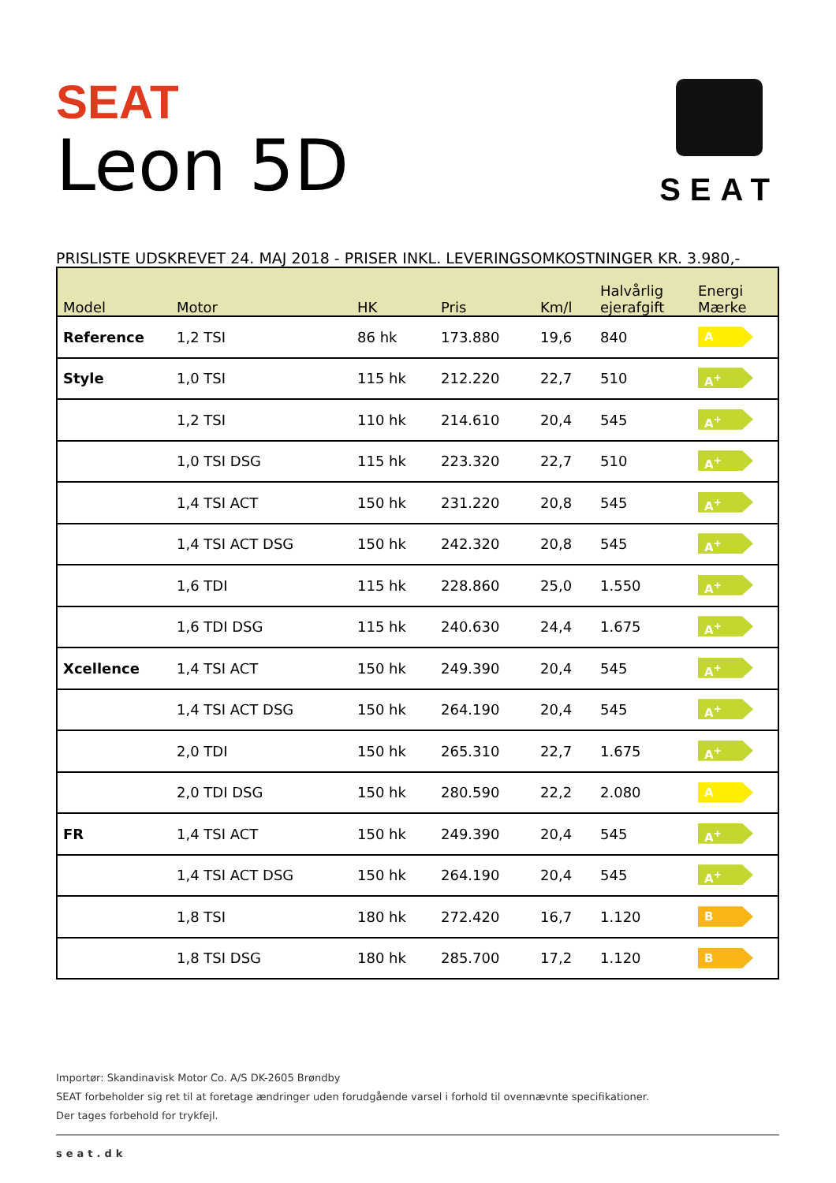SEAT
Leon 5D
SEAT
PRISLISTE UDSKREVET 24. MAJ 2018 - PRISER INKL. LEVERINGSOMKOSTNINGER KR. 3.980,-
| Model | Motor | HK | Pris | Km/l | Halvårlig ejerafgift | Energi Mærke |
| --- | --- | --- | --- | --- | --- | --- |
| Reference | 1,2 TSI | 86 hk | 173.880 | 19,6 | 840 | A |
| Style | 1,0 TSI | 115 hk | 212.220 | 22,7 | 510 | A<sup>+</sup> |
| | 1,2 TSI | 110 hk | 214.610 | 20,4 | 545 | A<sup>+</sup> |
| | 1,0 TSI DSG | 115 hk | 223.320 | 22,7 | 510 | A<sup>+</sup> |
| | 1,4 TSI ACT | 150 hk | 231.220 | 20,8 | 545 | A<sup>+</sup> |
| | 1,4 TSI ACT DSG | 150 hk | 242.320 | 20,8 | 545 | A<sup>+</sup> |
| | 1,6 TDI | 115 hk | 228.860 | 25,0 | 1.550 | A<sup>+</sup> |
| | 1,6 TDI DSG | 115 hk | 240.630 | 24,4 | 1.675 | A<sup>+</sup> |
| Xcellence | 1,4 TSI ACT | 150 hk | 249.390 | 20,4 | 545 | A<sup>+</sup> |
| | 1,4 TSI ACT DSG | 150 hk | 264.190 | 20,4 | 545 | A<sup>+</sup> |
| | 2,0 TDI | 150 hk | 265.310 | 22,7 | 1.675 | A<sup>+</sup> |
| | 2,0 TDI DSG | 150 hk | 280.590 | 22,2 | 2.080 | A |
| FR | 1,4 TSI ACT | 150 hk | 249.390 | 20,4 | 545 | A<sup>+</sup> |
| | 1,4 TSI ACT DSG | 150 hk | 264.190 | 20,4 | 545 | A<sup>+</sup> |
| | 1,8 TSI | 180 hk | 272.420 | 16,7 | 1.120 | B |
| | 1,8 TSI DSG | 180 hk | 285.700 | 17,2 | 1.120 | B |
Importør: Skandinavisk Motor Co. A/S DK-2605 Brøndby
SEAT forbeholder sig ret til at foretage ændringer uden forudgående varsel i forhold til ovennævnte specifikationer.
Der tages forbehold for trykfejl.
seat.dk